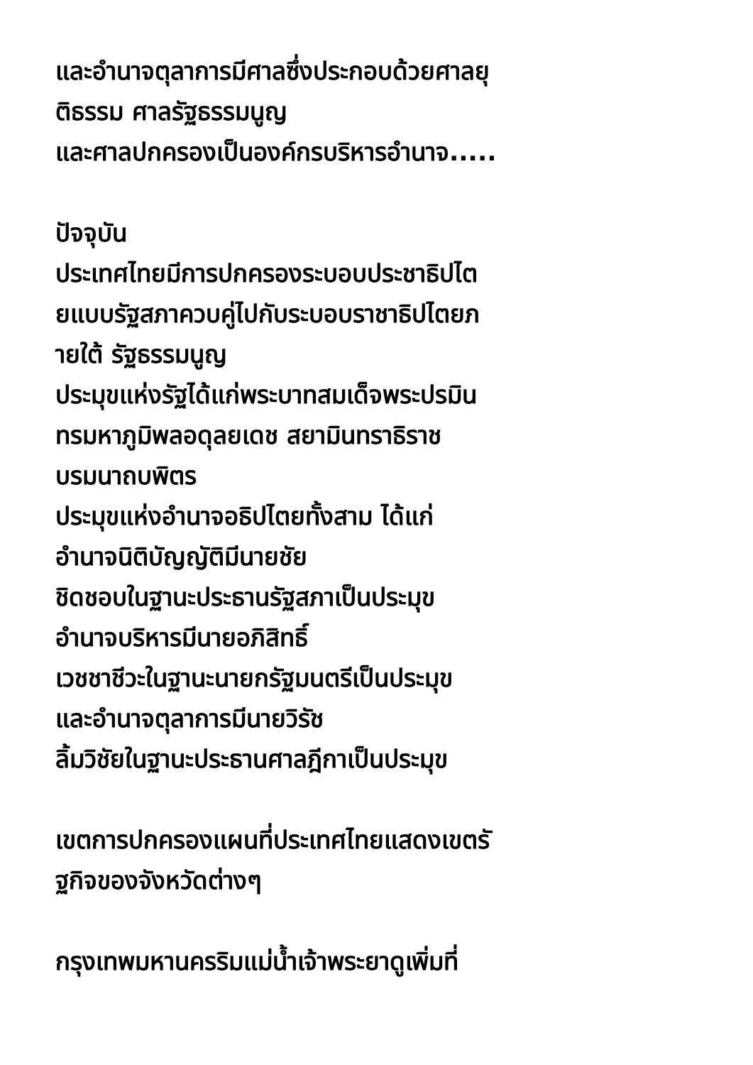และอำนาจตุลาการมีศาลซึ่งประกอบด้วยศาลยุ
ติธรรม ศาลรัฐธรรมนูญ
และศาลปกครองเป็นองค์กรบริหารอำนาจ.....
ปัจจุบัน
ประเทศไทยมีการปกครองระบอบประชาธิปไต
ยแบบรัฐสภาควบคู่ไปกับระบอบราชาธิปไตยภ
ายใต้ รัฐธรรมนูญ
ประมุขแห่งรัฐได้แก่พระบาทสมเด็จพระปรมิน
ทรมหาภูมิพลอดุลยเดช สยามินทราธิราช
บรมนาถบพิตร
ประมุขแห่งอำนาจอธิปไตยทั้งสาม ได้แก่
อำนาจนิติบัญญัติมีนายชัย
ชิดชอบในฐานะประธานรัฐสภาเป็นประมุข
อำนาจบริหารมีนายอภิสิทธิ์
เวชชาชีวะในฐานะนายกรัฐมนตรีเป็นประมุข
และอำนาจตุลาการมีนายวิรัช
ลิ้มวิชัยในฐานะประธานศาลฎีกาเป็นประมุข
เขตการปกครองแผนที่ประเทศไทยแสดงเขตรั
ฐกิจของจังหวัดต่างๆ
กรุงเทพมหานครริมแม่น้ำเจ้าพระยาดูเพิ่มที่